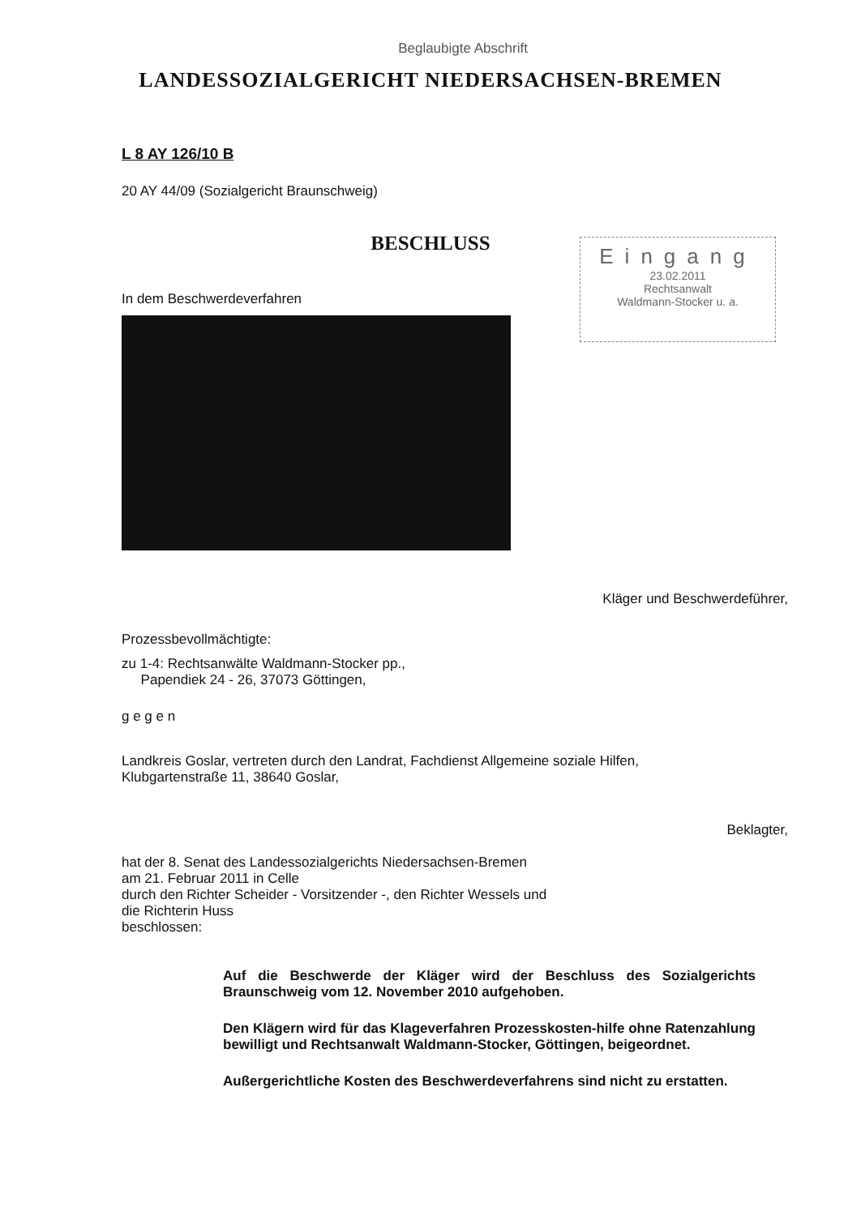Beglaubigte Abschrift
LANDESSOZIALGERICHT NIEDERSACHSEN-BREMEN
L 8 AY 126/10 B
20 AY 44/09 (Sozialgericht Braunschweig)
BESCHLUSS
In dem Beschwerdeverfahren
Kläger und Beschwerdeführer,
Prozessbevollmächtigte:
zu 1-4: Rechtsanwälte Waldmann-Stocker pp.,
Papendiek 24 - 26, 37073 Göttingen,
g e g e n
Landkreis Goslar, vertreten durch den Landrat, Fachdienst Allgemeine soziale Hilfen,
Klubgartenstraße 11, 38640 Goslar,
Beklagter,
hat der 8. Senat des Landessozialgerichts Niedersachsen-Bremen
am 21. Februar 2011 in Celle
durch den Richter Scheider - Vorsitzender -, den Richter Wessels und
die Richterin Huss
beschlossen:
Auf die Beschwerde der Kläger wird der Beschluss des Sozialgerichts Braunschweig vom 12. November 2010 aufgehoben.
Den Klägern wird für das Klageverfahren Prozesskosten-hilfe ohne Ratenzahlung bewilligt und Rechtsanwalt Waldmann-Stocker, Göttingen, beigeordnet.
Außergerichtliche Kosten des Beschwerdeverfahrens sind nicht zu erstatten.
Eingang
23.02.2011
Rechtsanwalt
Waldmann-Stocker u. a.